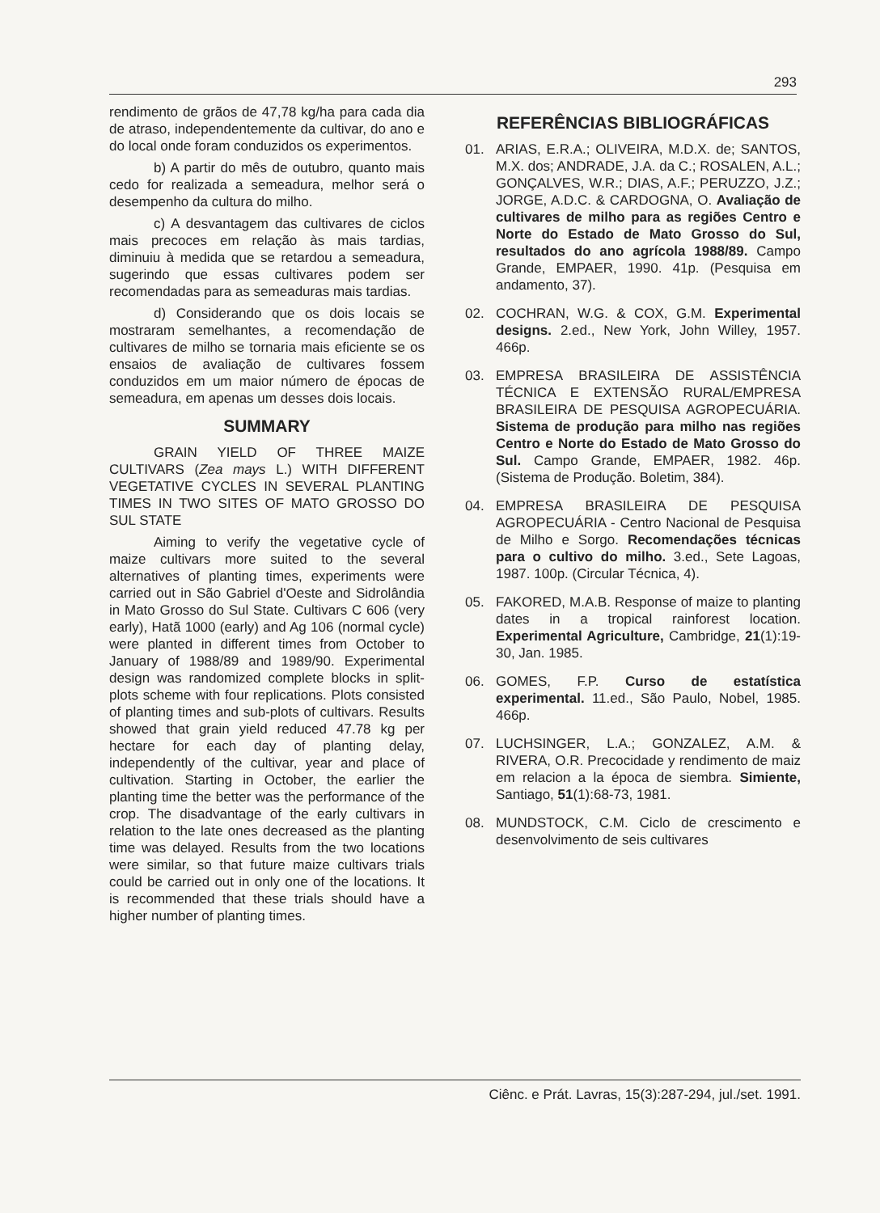293
rendimento de grãos de 47,78 kg/ha para cada dia de atraso, independentemente da cultivar, do ano e do local onde foram conduzidos os experimentos.
b) A partir do mês de outubro, quanto mais cedo for realizada a semeadura, melhor será o desempenho da cultura do milho.
c) A desvantagem das cultivares de ciclos mais precoces em relação às mais tardias, diminuiu à medida que se retardou a semeadura, sugerindo que essas cultivares podem ser recomendadas para as semeaduras mais tardias.
d) Considerando que os dois locais se mostraram semelhantes, a recomendação de cultivares de milho se tornaria mais eficiente se os ensaios de avaliação de cultivares fossem conduzidos em um maior número de épocas de semeadura, em apenas um desses dois locais.
SUMMARY
GRAIN YIELD OF THREE MAIZE CULTIVARS (Zea mays L.) WITH DIFFERENT VEGETATIVE CYCLES IN SEVERAL PLANTING TIMES IN TWO SITES OF MATO GROSSO DO SUL STATE
Aiming to verify the vegetative cycle of maize cultivars more suited to the several alternatives of planting times, experiments were carried out in São Gabriel d'Oeste and Sidrolândia in Mato Grosso do Sul State. Cultivars C 606 (very early), Hatã 1000 (early) and Ag 106 (normal cycle) were planted in different times from October to January of 1988/89 and 1989/90. Experimental design was randomized complete blocks in split-plots scheme with four replications. Plots consisted of planting times and sub-plots of cultivars. Results showed that grain yield reduced 47.78 kg per hectare for each day of planting delay, independently of the cultivar, year and place of cultivation. Starting in October, the earlier the planting time the better was the performance of the crop. The disadvantage of the early cultivars in relation to the late ones decreased as the planting time was delayed. Results from the two locations were similar, so that future maize cultivars trials could be carried out in only one of the locations. It is recommended that these trials should have a higher number of planting times.
REFERÊNCIAS BIBLIOGRÁFICAS
01. ARIAS, E.R.A.; OLIVEIRA, M.D.X. de; SANTOS, M.X. dos; ANDRADE, J.A. da C.; ROSALEN, A.L.; GONÇALVES, W.R.; DIAS, A.F.; PERUZZO, J.Z.; JORGE, A.D.C. & CARDOGNA, O. Avaliação de cultivares de milho para as regiões Centro e Norte do Estado de Mato Grosso do Sul, resultados do ano agrícola 1988/89. Campo Grande, EMPAER, 1990. 41p. (Pesquisa em andamento, 37).
02. COCHRAN, W.G. & COX, G.M. Experimental designs. 2.ed., New York, John Willey, 1957. 466p.
03. EMPRESA BRASILEIRA DE ASSISTÊNCIA TÉCNICA E EXTENSÃO RURAL/EMPRESA BRASILEIRA DE PESQUISA AGROPECUÁRIA. Sistema de produção para milho nas regiões Centro e Norte do Estado de Mato Grosso do Sul. Campo Grande, EMPAER, 1982. 46p. (Sistema de Produção. Boletim, 384).
04. EMPRESA BRASILEIRA DE PESQUISA AGROPECUÁRIA - Centro Nacional de Pesquisa de Milho e Sorgo. Recomendações técnicas para o cultivo do milho. 3.ed., Sete Lagoas, 1987. 100p. (Circular Técnica, 4).
05. FAKORED, M.A.B. Response of maize to planting dates in a tropical rainforest location. Experimental Agriculture, Cambridge, 21(1):19-30, Jan. 1985.
06. GOMES, F.P. Curso de estatística experimental. 11.ed., São Paulo, Nobel, 1985. 466p.
07. LUCHSINGER, L.A.; GONZALEZ, A.M. & RIVERA, O.R. Precocidade y rendimento de maiz em relacion a la época de siembra. Simiente, Santiago, 51(1):68-73, 1981.
08. MUNDSTOCK, C.M. Ciclo de crescimento e desenvolvimento de seis cultivares
Ciênc. e Prát. Lavras, 15(3):287-294, jul./set. 1991.